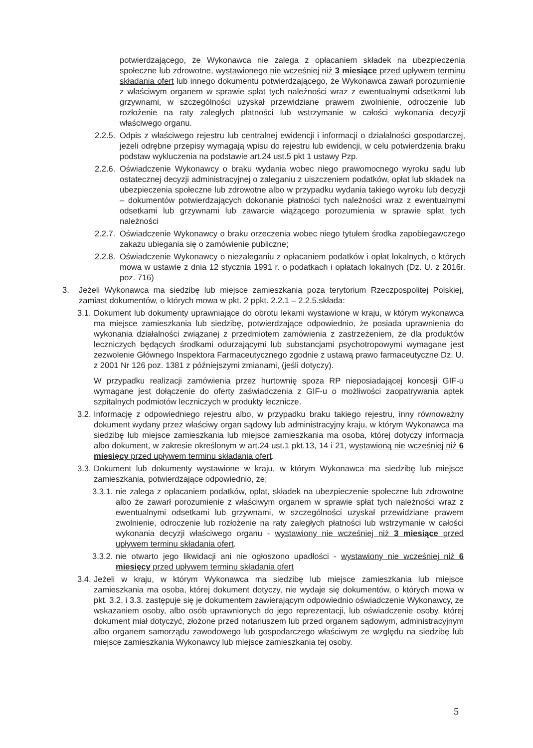potwierdzającego, że Wykonawca nie zalega z opłacaniem składek na ubezpieczenia społeczne lub zdrowotne, wystawionego nie wcześniej niż 3 miesiące przed upływem terminu składania ofert lub innego dokumentu potwierdzającego, że Wykonawca zawarł porozumienie z właściwym organem w sprawie spłat tych należności wraz z ewentualnymi odsetkami lub grzywnami, w szczególności uzyskał przewidziane prawem zwolnienie, odroczenie lub rozłożenie na raty zaległych płatności lub wstrzymanie w całości wykonania decyzji właściwego organu.
2.2.5. Odpis z właściwego rejestru lub centralnej ewidencji i informacji o działalności gospodarczej, jeżeli odrębne przepisy wymagają wpisu do rejestru lub ewidencji, w celu potwierdzenia braku podstaw wykluczenia na podstawie art.24 ust.5 pkt 1 ustawy Pzp.
2.2.6. Oświadczenie Wykonawcy o braku wydania wobec niego prawomocnego wyroku sądu lub ostatecznej decyzji administracyjnej o zaleganiu z uiszczeniem podatków, opłat lub składek na ubezpieczenia społeczne lub zdrowotne albo w przypadku wydania takiego wyroku lub decyzji – dokumentów potwierdzających dokonanie płatności tych należności wraz z ewentualnymi odsetkami lub grzywnami lub zawarcie wiążącego porozumienia w sprawie spłat tych należności
2.2.7. Oświadczenie Wykonawcy o braku orzeczenia wobec niego tytułem środka zapobiegawczego zakazu ubiegania się o zamówienie publiczne;
2.2.8. Oświadczenie Wykonawcy o niezaleganiu z opłacaniem podatków i opłat lokalnych, o których mowa w ustawie z dnia 12 stycznia 1991 r. o podatkach i opłatach lokalnych (Dz. U. z 2016r. poz. 716)
3. Jeżeli Wykonawca ma siedzibę lub miejsce zamieszkania poza terytorium Rzeczpospolitej Polskiej, zamiast dokumentów, o których mowa w pkt. 2 ppkt. 2.2.1 – 2.2.5.składa:
3.1. Dokument lub dokumenty uprawniające do obrotu lekami wystawione w kraju, w którym wykonawca ma miejsce zamieszkania lub siedzibę, potwierdzające odpowiednio, że posiada uprawnienia do wykonania działalności związanej z przedmiotem zamówienia z zastrzeżeniem, że dla produktów leczniczych będących środkami odurzającymi lub substancjami psychotropowymi wymagane jest zezwolenie Głównego Inspektora Farmaceutycznego zgodnie z ustawą prawo farmaceutyczne Dz. U. z 2001 Nr 126 poz. 1381 z późniejszymi zmianami, (jeśli dotyczy).
W przypadku realizacji zamówienia przez hurtownię spoza RP nieposiadającej koncesji GIF-u wymagane jest dołączenie do oferty zaświadczenia z GIF-u o możliwości zaopatrywania aptek szpitalnych podmiotów leczniczych w produkty lecznicze.
3.2. Informację z odpowiedniego rejestru albo, w przypadku braku takiego rejestru, inny równoważny dokument wydany przez właściwy organ sądowy lub administracyjny kraju, w którym Wykonawca ma siedzibę lub miejsce zamieszkania lub miejsce zamieszkania ma osoba, której dotyczy informacja albo dokument, w zakresie określonym w art.24 ust.1 pkt.13, 14 i 21, wystawioną nie wcześniej niż 6 miesięcy przed upływem terminu składania ofert.
3.3. Dokument lub dokumenty wystawione w kraju, w którym Wykonawca ma siedzibę lub miejsce zamieszkania, potwierdzające odpowiednio, że;
3.3.1. nie zalega z opłacaniem podatków, opłat, składek na ubezpieczenie społeczne lub zdrowotne albo że zawarł porozumienie z właściwym organem w sprawie spłat tych należności wraz z ewentualnymi odsetkami lub grzywnami, w szczególności uzyskał przewidziane prawem zwolnienie, odroczenie lub rozłożenie na raty zaległych płatności lub wstrzymanie w całości wykonania decyzji właściwego organu - wystawiony nie wcześniej niż 3 miesiące przed upływem terminu składania ofert.
3.3.2. nie otwarto jego likwidacji ani nie ogłoszono upadłości - wystawiony nie wcześniej niż 6 miesięcy przed upływem terminu składania ofert
3.4. Jeżeli w kraju, w którym Wykonawca ma siedzibę lub miejsce zamieszkania lub miejsce zamieszkania ma osoba, której dokument dotyczy, nie wydaje się dokumentów, o których mowa w pkt. 3.2. i 3.3. zastępuje się je dokumentem zawierającym odpowiednio oświadczenie Wykonawcy, ze wskazaniem osoby, albo osób uprawnionych do jego reprezentacji, lub oświadczenie osoby, której dokument miał dotyczyć, złożone przed notariuszem lub przed organem sądowym, administracyjnym albo organem samorządu zawodowego lub gospodarczego właściwym ze względu na siedzibę lub miejsce zamieszkania Wykonawcy lub miejsce zamieszkania tej osoby.
5